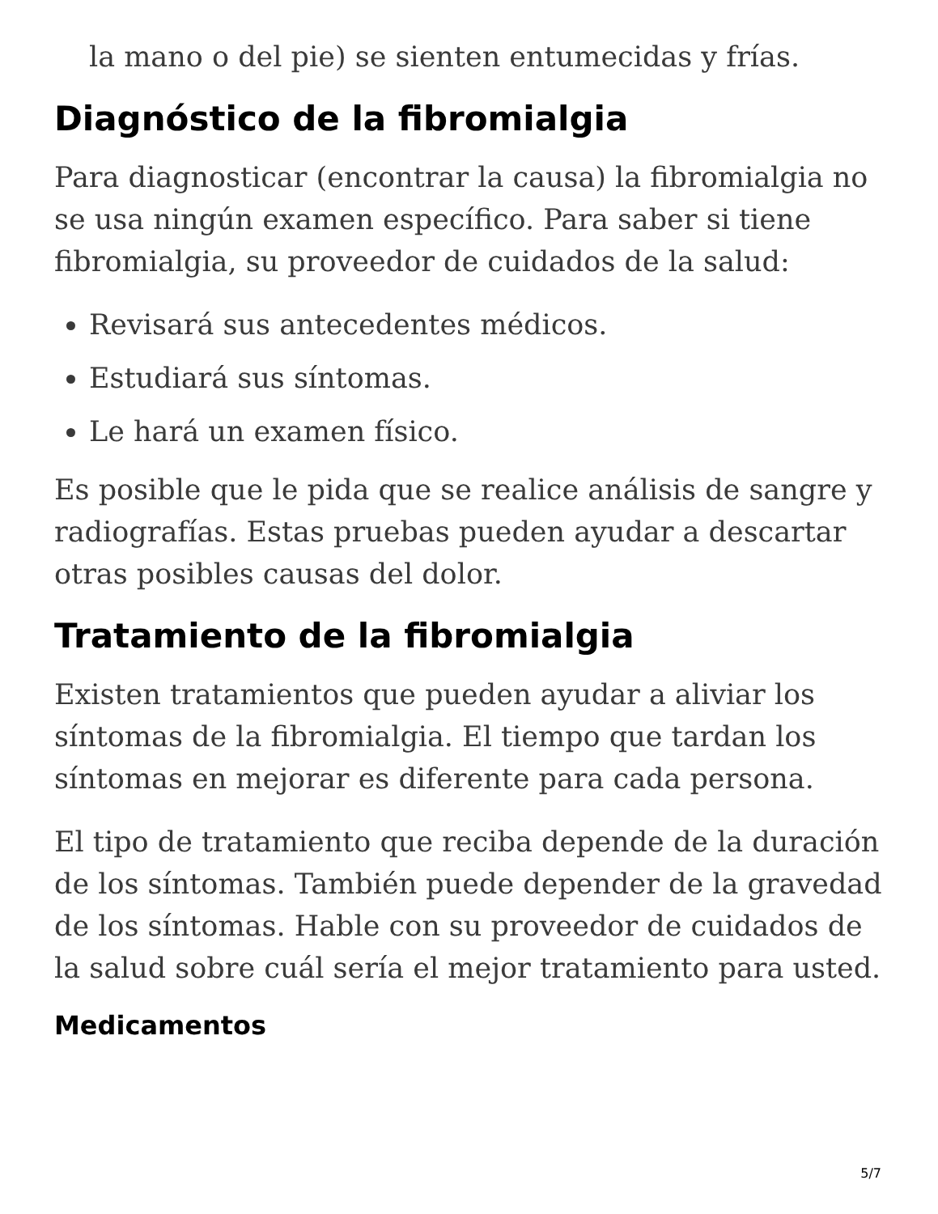la mano o del pie) se sienten entumecidas y frías.
Diagnóstico de la fibromialgia
Para diagnosticar (encontrar la causa) la fibromialgia no se usa ningún examen específico. Para saber si tiene fibromialgia, su proveedor de cuidados de la salud:
Revisará sus antecedentes médicos.
Estudiará sus síntomas.
Le hará un examen físico.
Es posible que le pida que se realice análisis de sangre y radiografías. Estas pruebas pueden ayudar a descartar otras posibles causas del dolor.
Tratamiento de la fibromialgia
Existen tratamientos que pueden ayudar a aliviar los síntomas de la fibromialgia. El tiempo que tardan los síntomas en mejorar es diferente para cada persona.
El tipo de tratamiento que reciba depende de la duración de los síntomas. También puede depender de la gravedad de los síntomas. Hable con su proveedor de cuidados de la salud sobre cuál sería el mejor tratamiento para usted.
Medicamentos
5/7